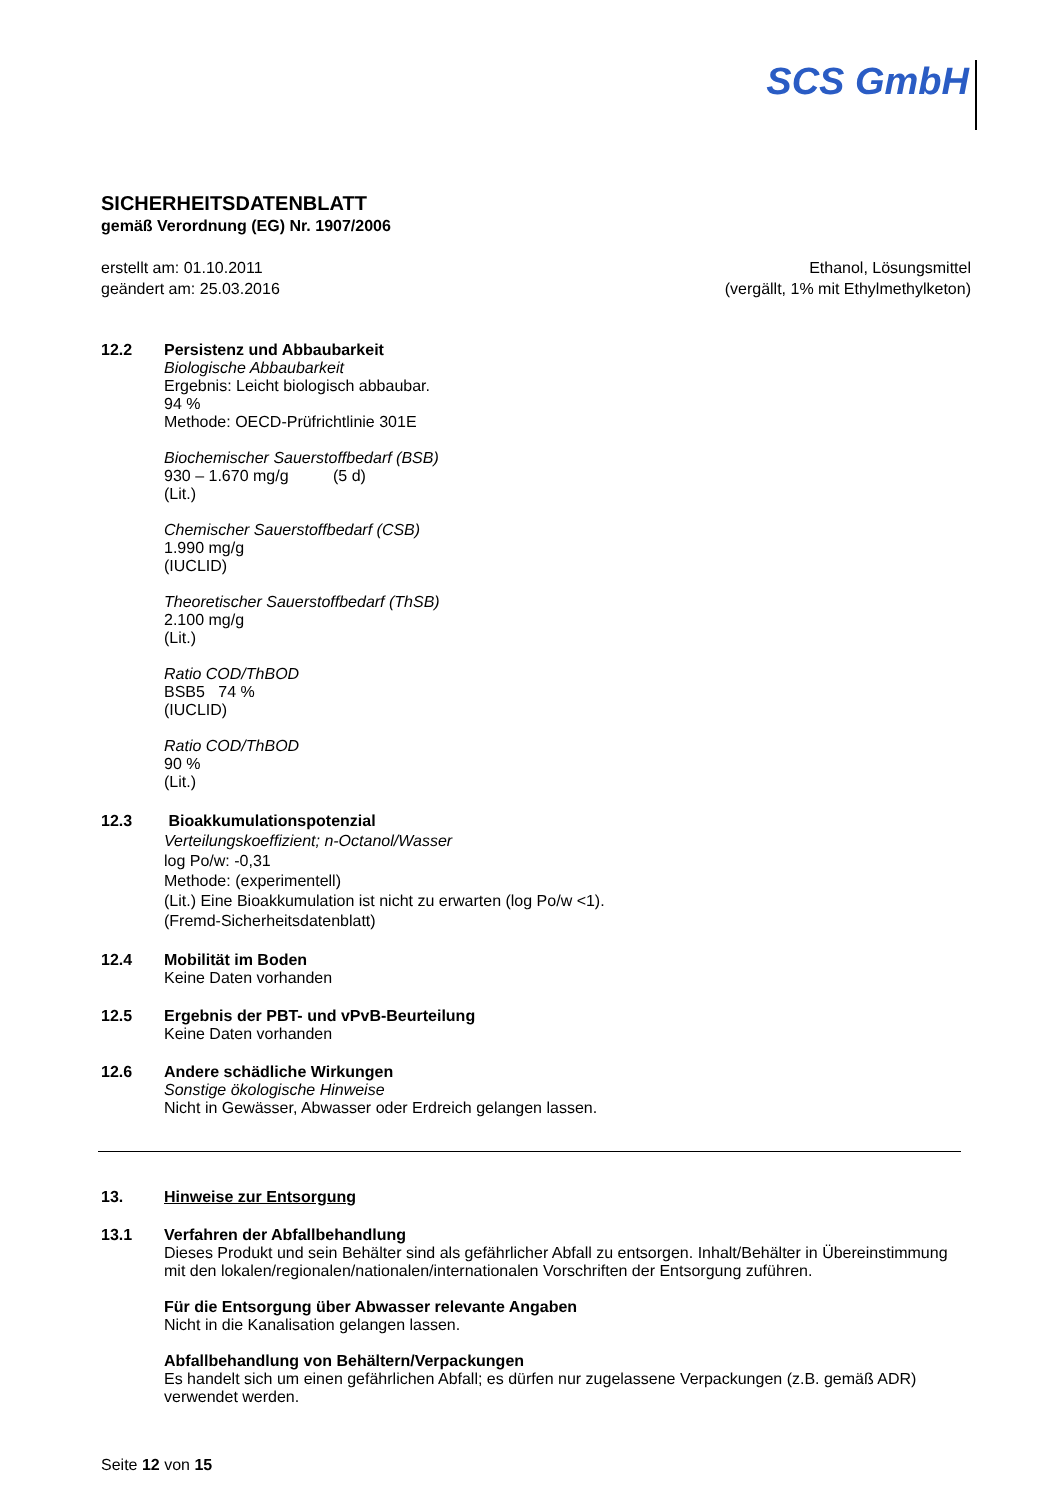SCS GmbH
SICHERHEITSDATENBLATT
gemäß Verordnung (EG) Nr. 1907/2006
erstellt am: 01.10.2011
geändert am: 25.03.2016
Ethanol, Lösungsmittel
(vergällt, 1% mit Ethylmethylketon)
12.2 Persistenz und Abbaubarkeit
Biologische Abbaubarkeit
Ergebnis: Leicht biologisch abbaubar.
94 %
Methode: OECD-Prüfrichtlinie 301E
Biochemischer Sauerstoffbedarf (BSB)
930 – 1.670 mg/g (5 d)
(Lit.)
Chemischer Sauerstoffbedarf (CSB)
1.990 mg/g
(IUCLID)
Theoretischer Sauerstoffbedarf (ThSB)
2.100 mg/g
(Lit.)
Ratio COD/ThBOD
BSB5 74 %
(IUCLID)
Ratio COD/ThBOD
90 %
(Lit.)
12.3 Bioakkumulationspotenzial
Verteilungskoeffizient; n-Octanol/Wasser
log Po/w: -0,31
Methode: (experimentell)
(Lit.) Eine Bioakkumulation ist nicht zu erwarten (log Po/w <1).
(Fremd-Sicherheitsdatenblatt)
12.4 Mobilität im Boden
Keine Daten vorhanden
12.5 Ergebnis der PBT- und vPvB-Beurteilung
Keine Daten vorhanden
12.6 Andere schädliche Wirkungen
Sonstige ökologische Hinweise
Nicht in Gewässer, Abwasser oder Erdreich gelangen lassen.
13. Hinweise zur Entsorgung
13.1 Verfahren der Abfallbehandlung
Dieses Produkt und sein Behälter sind als gefährlicher Abfall zu entsorgen. Inhalt/Behälter in Übereinstimmung mit den lokalen/regionalen/nationalen/internationalen Vorschriften der Entsorgung zuführen.
Für die Entsorgung über Abwasser relevante Angaben
Nicht in die Kanalisation gelangen lassen.
Abfallbehandlung von Behältern/Verpackungen
Es handelt sich um einen gefährlichen Abfall; es dürfen nur zugelassene Verpackungen (z.B. gemäß ADR) verwendet werden.
Seite 12 von 15